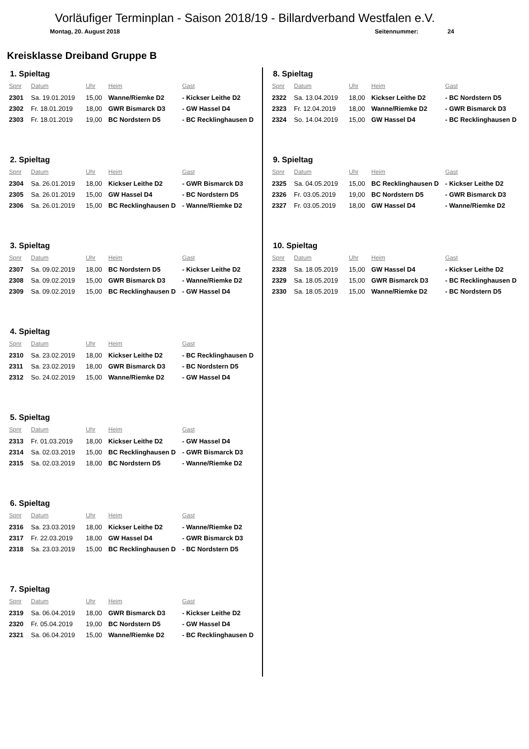Vorläufiger Terminplan - Saison 2018/19 - Billardverband Westfalen e.V.
Montag, 20. August 2018 Seitennummer: 24
Kreisklasse Dreiband Gruppe B
1. Spieltag
| Spnr | Datum | Uhr | Heim | Gast |
| --- | --- | --- | --- | --- |
| 2301 | Sa. 19.01.2019 | 15,00 | Wanne/Riemke D2 | - Kickser Leithe D2 |
| 2302 | Fr. 18.01.2019 | 18,00 | GWR Bismarck D3 | - GW Hassel D4 |
| 2303 | Fr. 18.01.2019 | 19,00 | BC Nordstern D5 | - BC Recklinghausen D |
2. Spieltag
| Spnr | Datum | Uhr | Heim | Gast |
| --- | --- | --- | --- | --- |
| 2304 | Sa. 26.01.2019 | 18,00 | Kickser Leithe D2 | - GWR Bismarck D3 |
| 2305 | Sa. 26.01.2019 | 15,00 | GW Hassel D4 | - BC Nordstern D5 |
| 2306 | Sa. 26.01.2019 | 15,00 | BC Recklinghausen D | - Wanne/Riemke D2 |
3. Spieltag
| Spnr | Datum | Uhr | Heim | Gast |
| --- | --- | --- | --- | --- |
| 2307 | Sa. 09.02.2019 | 18,00 | BC Nordstern D5 | - Kickser Leithe D2 |
| 2308 | Sa. 09.02.2019 | 15,00 | GWR Bismarck D3 | - Wanne/Riemke D2 |
| 2309 | Sa. 09.02.2019 | 15,00 | BC Recklinghausen D | - GW Hassel D4 |
4. Spieltag
| Spnr | Datum | Uhr | Heim | Gast |
| --- | --- | --- | --- | --- |
| 2310 | Sa. 23.02.2019 | 18,00 | Kickser Leithe D2 | - BC Recklinghausen D |
| 2311 | Sa. 23.02.2019 | 18,00 | GWR Bismarck D3 | - BC Nordstern D5 |
| 2312 | So. 24.02.2019 | 15,00 | Wanne/Riemke D2 | - GW Hassel D4 |
5. Spieltag
| Spnr | Datum | Uhr | Heim | Gast |
| --- | --- | --- | --- | --- |
| 2313 | Fr. 01.03.2019 | 18,00 | Kickser Leithe D2 | - GW Hassel D4 |
| 2314 | Sa. 02.03.2019 | 15,00 | BC Recklinghausen D | - GWR Bismarck D3 |
| 2315 | Sa. 02.03.2019 | 18,00 | BC Nordstern D5 | - Wanne/Riemke D2 |
6. Spieltag
| Spnr | Datum | Uhr | Heim | Gast |
| --- | --- | --- | --- | --- |
| 2316 | Sa. 23.03.2019 | 18,00 | Kickser Leithe D2 | - Wanne/Riemke D2 |
| 2317 | Fr. 22.03.2019 | 18,00 | GW Hassel D4 | - GWR Bismarck D3 |
| 2318 | Sa. 23.03.2019 | 15,00 | BC Recklinghausen D | - BC Nordstern D5 |
7. Spieltag
| Spnr | Datum | Uhr | Heim | Gast |
| --- | --- | --- | --- | --- |
| 2319 | Sa. 06.04.2019 | 18,00 | GWR Bismarck D3 | - Kickser Leithe D2 |
| 2320 | Fr. 05.04.2019 | 19,00 | BC Nordstern D5 | - GW Hassel D4 |
| 2321 | Sa. 06.04.2019 | 15,00 | Wanne/Riemke D2 | - BC Recklinghausen D |
8. Spieltag
| Spnr | Datum | Uhr | Heim | Gast |
| --- | --- | --- | --- | --- |
| 2322 | Sa. 13.04.2019 | 18,00 | Kickser Leithe D2 | - BC Nordstern D5 |
| 2323 | Fr. 12.04.2019 | 18,00 | Wanne/Riemke D2 | - GWR Bismarck D3 |
| 2324 | So. 14.04.2019 | 15,00 | GW Hassel D4 | - BC Recklinghausen D |
9. Spieltag
| Spnr | Datum | Uhr | Heim | Gast |
| --- | --- | --- | --- | --- |
| 2325 | Sa. 04.05.2019 | 15,00 | BC Recklinghausen D | - Kickser Leithe D2 |
| 2326 | Fr. 03.05.2019 | 19,00 | BC Nordstern D5 | - GWR Bismarck D3 |
| 2327 | Fr. 03.05.2019 | 18,00 | GW Hassel D4 | - Wanne/Riemke D2 |
10. Spieltag
| Spnr | Datum | Uhr | Heim | Gast |
| --- | --- | --- | --- | --- |
| 2328 | Sa. 18.05.2019 | 15,00 | GW Hassel D4 | - Kickser Leithe D2 |
| 2329 | Sa. 18.05.2019 | 15,00 | GWR Bismarck D3 | - BC Recklinghausen D |
| 2330 | Sa. 18.05.2019 | 15,00 | Wanne/Riemke D2 | - BC Nordstern D5 |